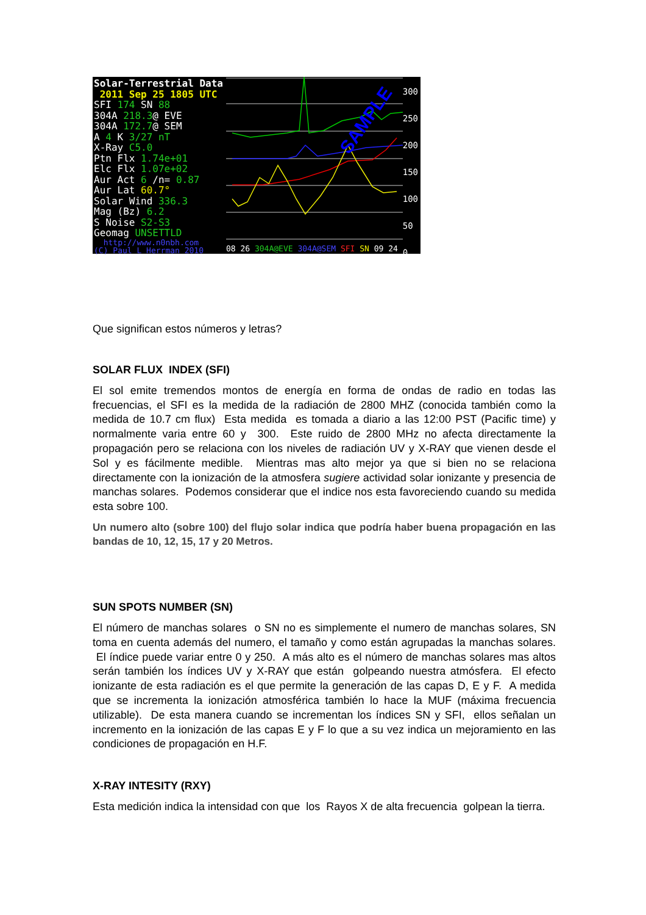Solar-Terrestrial Data
2011 Sep 25 1805 UTC
SFI 174 SN 88
304A 218.3@ EVE
304A 172.7@ SEM
A 4 K 3/27 nT
X-Ray C5.0
Ptn Flx 1.74e+01
Elc Flx 1.07e+02
Aur Act 6 /n= 0.87
Aur Lat 60.7°
Solar Wind 336.3
Mag (Bz) 6.2
S Noise S2-S3
Geomag UNSETTLD
http://www.n0nbh.com
(C) Paul L Herrman 2010
SAMPLE
300
250
200
150
100
50
0
08 26 304A@EVE 304A@SEM SFI SN 09 24
Que significan estos números y letras?
SOLAR FLUX INDEX (SFI)
El sol emite tremendos montos de energía en forma de ondas de radio en todas las frecuencias, el SFI es la medida de la radiación de 2800 MHZ (conocida también como la medida de 10.7 cm flux) Esta medida es tomada a diario a las 12:00 PST (Pacific time) y normalmente varia entre 60 y 300. Este ruido de 2800 MHz no afecta directamente la propagación pero se relaciona con los niveles de radiación UV y X-RAY que vienen desde el Sol y es fácilmente medible. Mientras mas alto mejor ya que si bien no se relaciona directamente con la ionización de la atmosfera sugiere actividad solar ionizante y presencia de manchas solares. Podemos considerar que el indice nos esta favoreciendo cuando su medida esta sobre 100.
Un numero alto (sobre 100) del flujo solar indica que podría haber buena propagación en las bandas de 10, 12, 15, 17 y 20 Metros.
SUN SPOTS NUMBER (SN)
El número de manchas solares o SN no es simplemente el numero de manchas solares, SN toma en cuenta además del numero, el tamaño y como están agrupadas la manchas solares. El índice puede variar entre 0 y 250. A más alto es el número de manchas solares mas altos serán también los índices UV y X-RAY que están golpeando nuestra atmósfera. El efecto ionizante de esta radiación es el que permite la generación de las capas D, E y F. A medida que se incrementa la ionización atmosférica también lo hace la MUF (máxima frecuencia utilizable). De esta manera cuando se incrementan los índices SN y SFI, ellos señalan un incremento en la ionización de las capas E y F lo que a su vez indica un mejoramiento en las condiciones de propagación en H.F.
X-RAY INTESITY (RXY)
Esta medición indica la intensidad con que los Rayos X de alta frecuencia golpean la tierra.